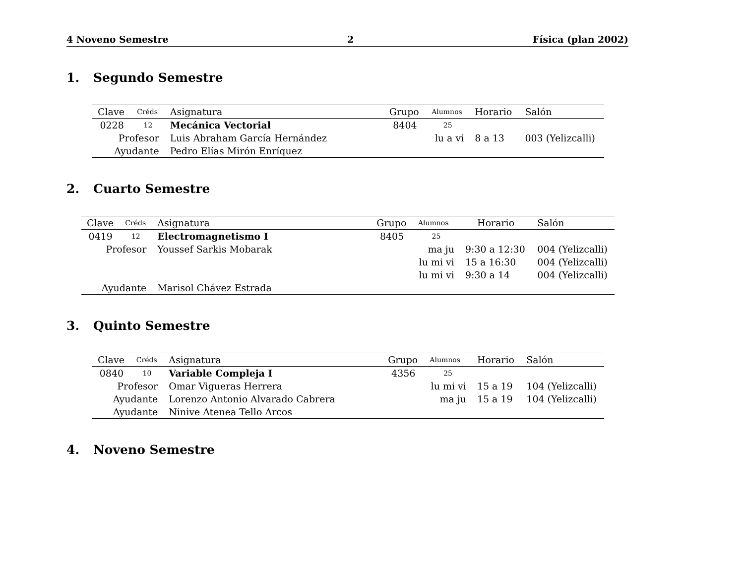4 Noveno Semestre 2 Física (plan 2002)
1. Segundo Semestre
| Clave | Créds | Asignatura | Grupo | Alumnos | Horario | Salón |
| --- | --- | --- | --- | --- | --- | --- |
| 0228 | 12 | Mecánica Vectorial | 8404 | 25 | | |
| Profesor | | Luis Abraham García Hernández | | lu a vi | 8 a 13 | 003 (Yelizcalli) |
| Ayudante | | Pedro Elías Mirón Enríquez | | | | |
2. Cuarto Semestre
| Clave | Créds | Asignatura | Grupo | Alumnos | Horario | Salón |
| --- | --- | --- | --- | --- | --- | --- |
| 0419 | 12 | Electromagnetismo I | 8405 | 25 | | |
| Profesor | | Youssef Sarkis Mobarak | | ma ju | 9:30 a 12:30 | 004 (Yelizcalli) |
| | | | | lu mi vi | 15 a 16:30 | 004 (Yelizcalli) |
| | | | | lu mi vi | 9:30 a 14 | 004 (Yelizcalli) |
| Ayudante | | Marisol Chávez Estrada | | | | |
3. Quinto Semestre
| Clave | Créds | Asignatura | Grupo | Alumnos | Horario | Salón |
| --- | --- | --- | --- | --- | --- | --- |
| 0840 | 10 | Variable Compleja I | 4356 | 25 | | |
| Profesor | | Omar Vigueras Herrera | | lu mi vi | 15 a 19 | 104 (Yelizcalli) |
| Ayudante | | Lorenzo Antonio Alvarado Cabrera | | ma ju | 15 a 19 | 104 (Yelizcalli) |
| Ayudante | | Ninive Atenea Tello Arcos | | | | |
4. Noveno Semestre